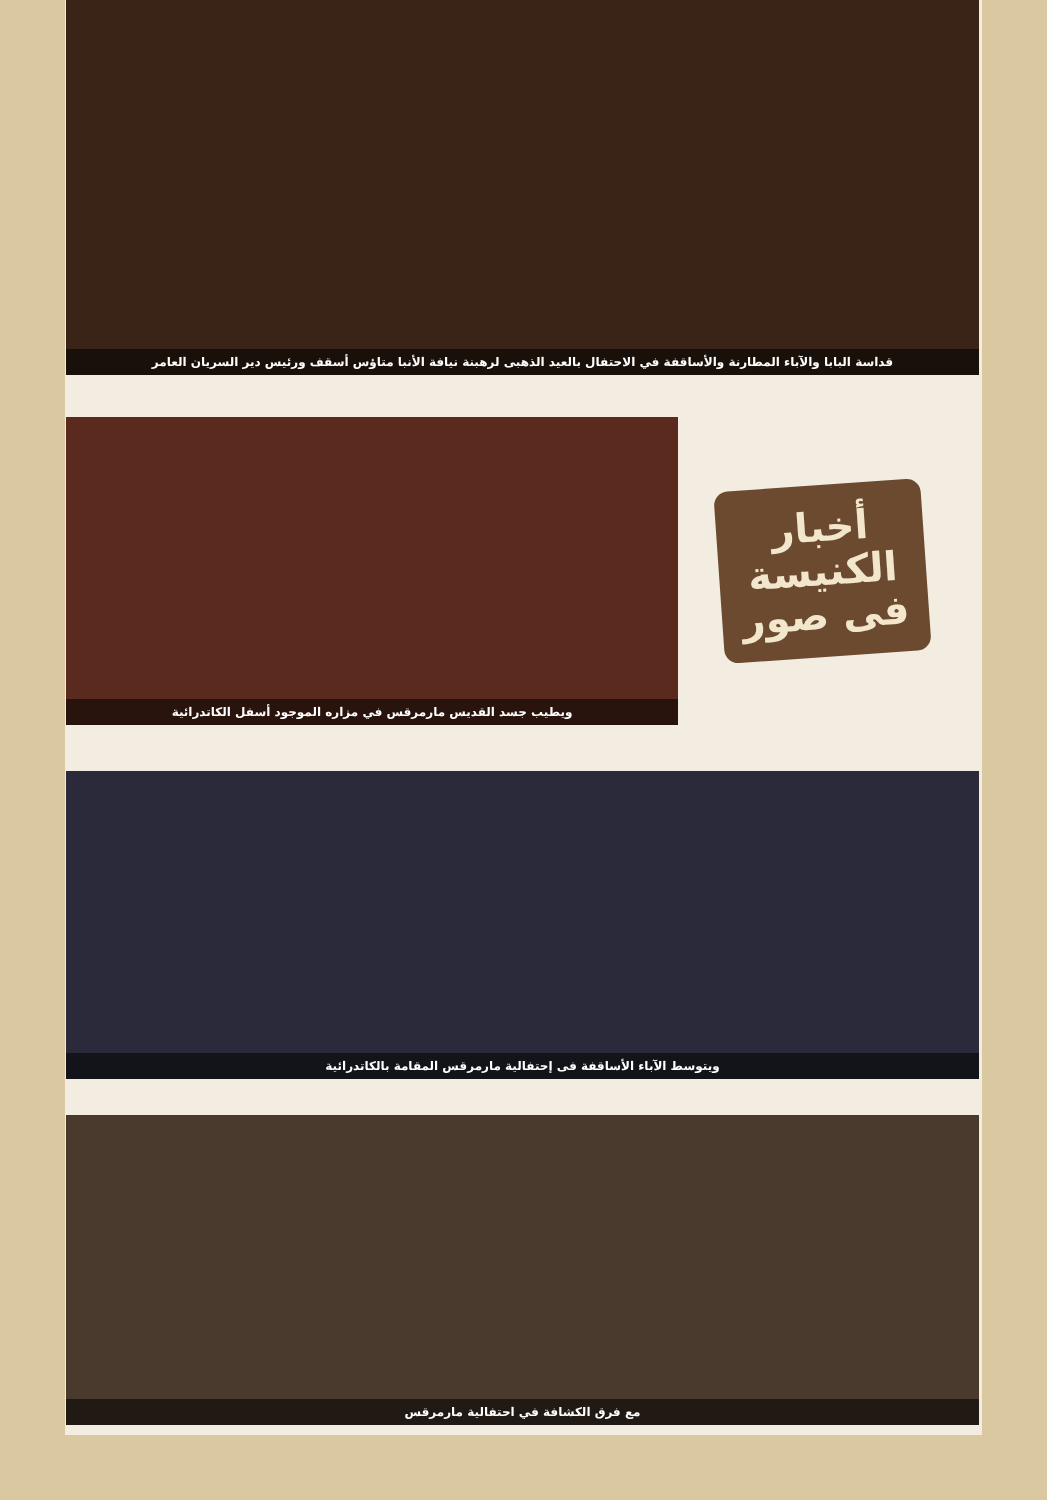قداسة البابا والآباء المطارنة والأساقفة في الاحتفال بالعيد الذهبى لرهبنة نيافة الأنبا متاؤس أسقف ورئيس دير السريان العامر
ويطيب جسد القديس مارمرقس في مزاره الموجود أسفل الكاتدرائية
أخبار
الكنيسة
فى صور
ويتوسط الآباء الأساقفة فى إحتفالية مارمرقس المقامة بالكاتدرائية
مع فرق الكشافة في احتفالية مارمرقس